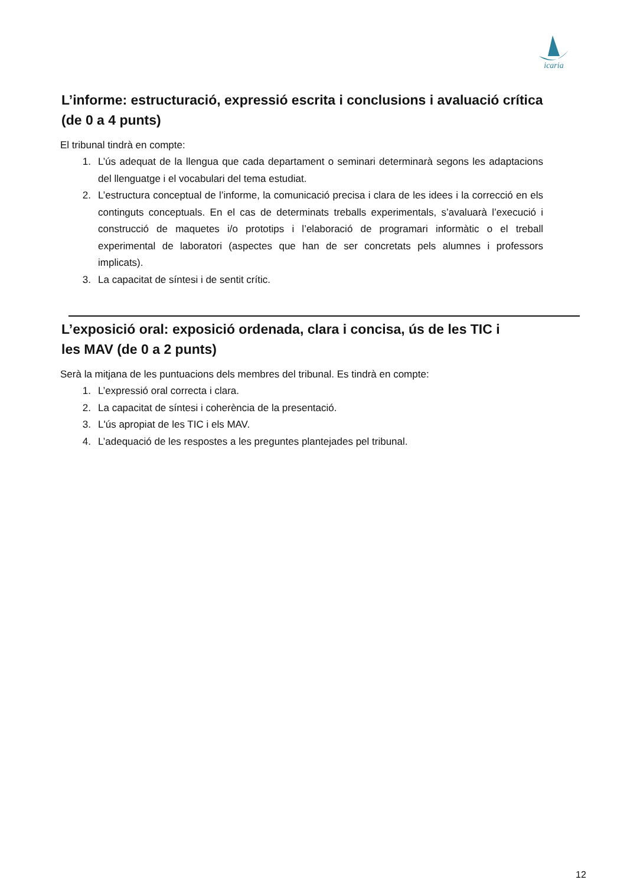icaria
L’informe: estructuració, expressió escrita i conclusions i avaluació crítica (de 0 a 4 punts)
El tribunal tindrà en compte:
1. L’ús adequat de la llengua que cada departament o seminari determinarà segons les adaptacions del llenguatge i el vocabulari del tema estudiat.
2. L’estructura conceptual de l’informe, la comunicació precisa i clara de les idees i la correcció en els continguts conceptuals. En el cas de determinats treballs experimentals, s’avaluarà l’execució i construcció de maquetes i/o prototips i l’elaboració de programari informàtic o el treball experimental de laboratori (aspectes que han de ser concretats pels alumnes i professors implicats).
3. La capacitat de síntesi i de sentit crític.
L’exposició oral: exposició ordenada, clara i concisa, ús de les TIC i
les MAV (de 0 a 2 punts)
Serà la mitjana de les puntuacions dels membres del tribunal. Es tindrà en compte:
1. L’expressió oral correcta i clara.
2. La capacitat de síntesi i coherència de la presentació.
3. L'ús apropiat de les TIC i els MAV.
4. L’adequació de les respostes a les preguntes plantejades pel tribunal.
12